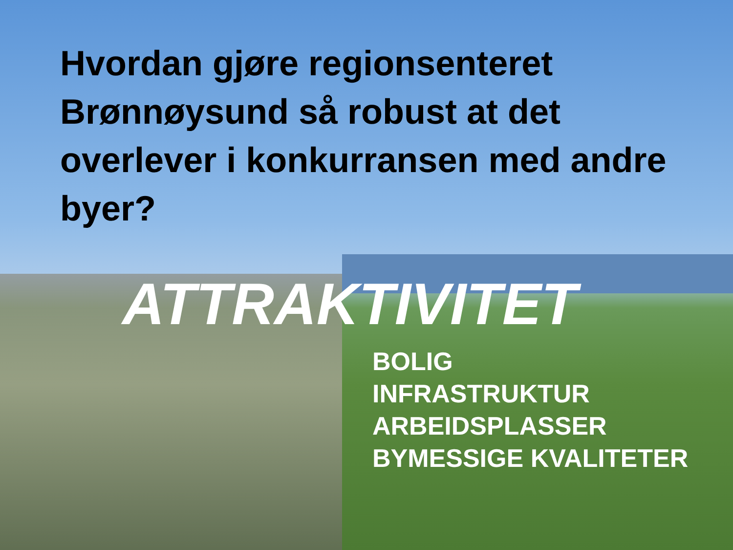Hvordan gjøre regionsenteret Brønnøysund så robust at det overlever i konkurransen med andre byer?
ATTRAKTIVITET
BOLIG
INFRASTRUKTUR
ARBEIDSPLASSER
BYMESSIGE KVALITETER